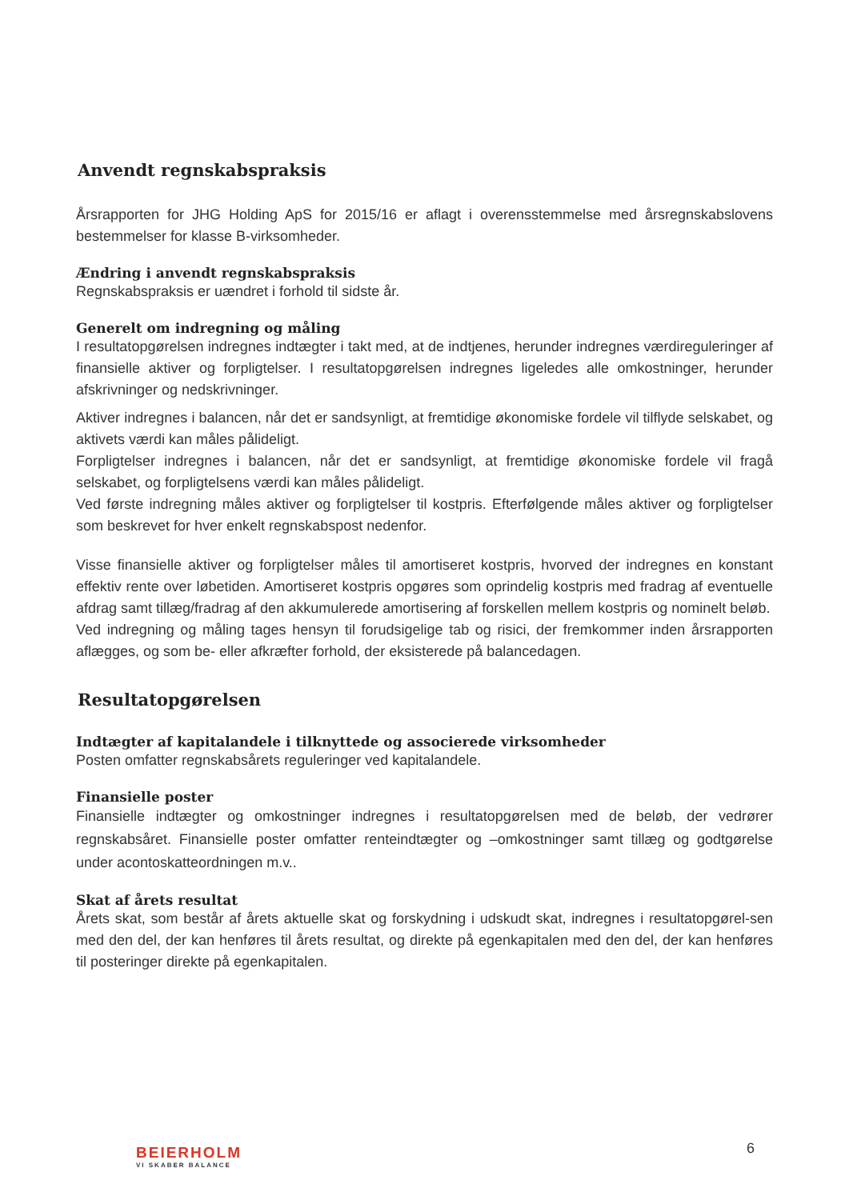Anvendt regnskabspraksis
Årsrapporten for JHG Holding ApS for 2015/16 er aflagt i overensstemmelse med årsregnskabslovens bestemmelser for klasse B-virksomheder.
Ændring i anvendt regnskabspraksis
Regnskabspraksis er uændret i forhold til sidste år.
Generelt om indregning og måling
I resultatopgørelsen indregnes indtægter i takt med, at de indtjenes, herunder indregnes værdireguleringer af finansielle aktiver og forpligtelser. I resultatopgørelsen indregnes ligeledes alle omkostninger, herunder afskrivninger og nedskrivninger.
Aktiver indregnes i balancen, når det er sandsynligt, at fremtidige økonomiske fordele vil tilflyde selskabet, og aktivets værdi kan måles pålideligt.
Forpligtelser indregnes i balancen, når det er sandsynligt, at fremtidige økonomiske fordele vil fragå selskabet, og forpligtelsens værdi kan måles pålideligt.
Ved første indregning måles aktiver og forpligtelser til kostpris. Efterfølgende måles aktiver og forpligtelser som beskrevet for hver enkelt regnskabspost nedenfor.
Visse finansielle aktiver og forpligtelser måles til amortiseret kostpris, hvorved der indregnes en konstant effektiv rente over løbetiden. Amortiseret kostpris opgøres som oprindelig kostpris med fradrag af eventuelle afdrag samt tillæg/fradrag af den akkumulerede amortisering af forskellen mellem kostpris og nominelt beløb.
Ved indregning og måling tages hensyn til forudsigelige tab og risici, der fremkommer inden årsrapporten aflægges, og som be- eller afkræfter forhold, der eksisterede på balancedagen.
Resultatopgørelsen
Indtægter af kapitalandele i tilknyttede og associerede virksomheder
Posten omfatter regnskabsårets reguleringer ved kapitalandele.
Finansielle poster
Finansielle indtægter og omkostninger indregnes i resultatopgørelsen med de beløb, der vedrører regnskabsåret. Finansielle poster omfatter renteindtægter og –omkostninger samt tillæg og godtgørelse under acontoskatteordningen m.v..
Skat af årets resultat
Årets skat, som består af årets aktuelle skat og forskydning i udskudt skat, indregnes i resultatopgørel-sen med den del, der kan henføres til årets resultat, og direkte på egenkapitalen med den del, der kan henføres til posteringer direkte på egenkapitalen.
BEIERHOLM
VI SKABER BALANCE
6